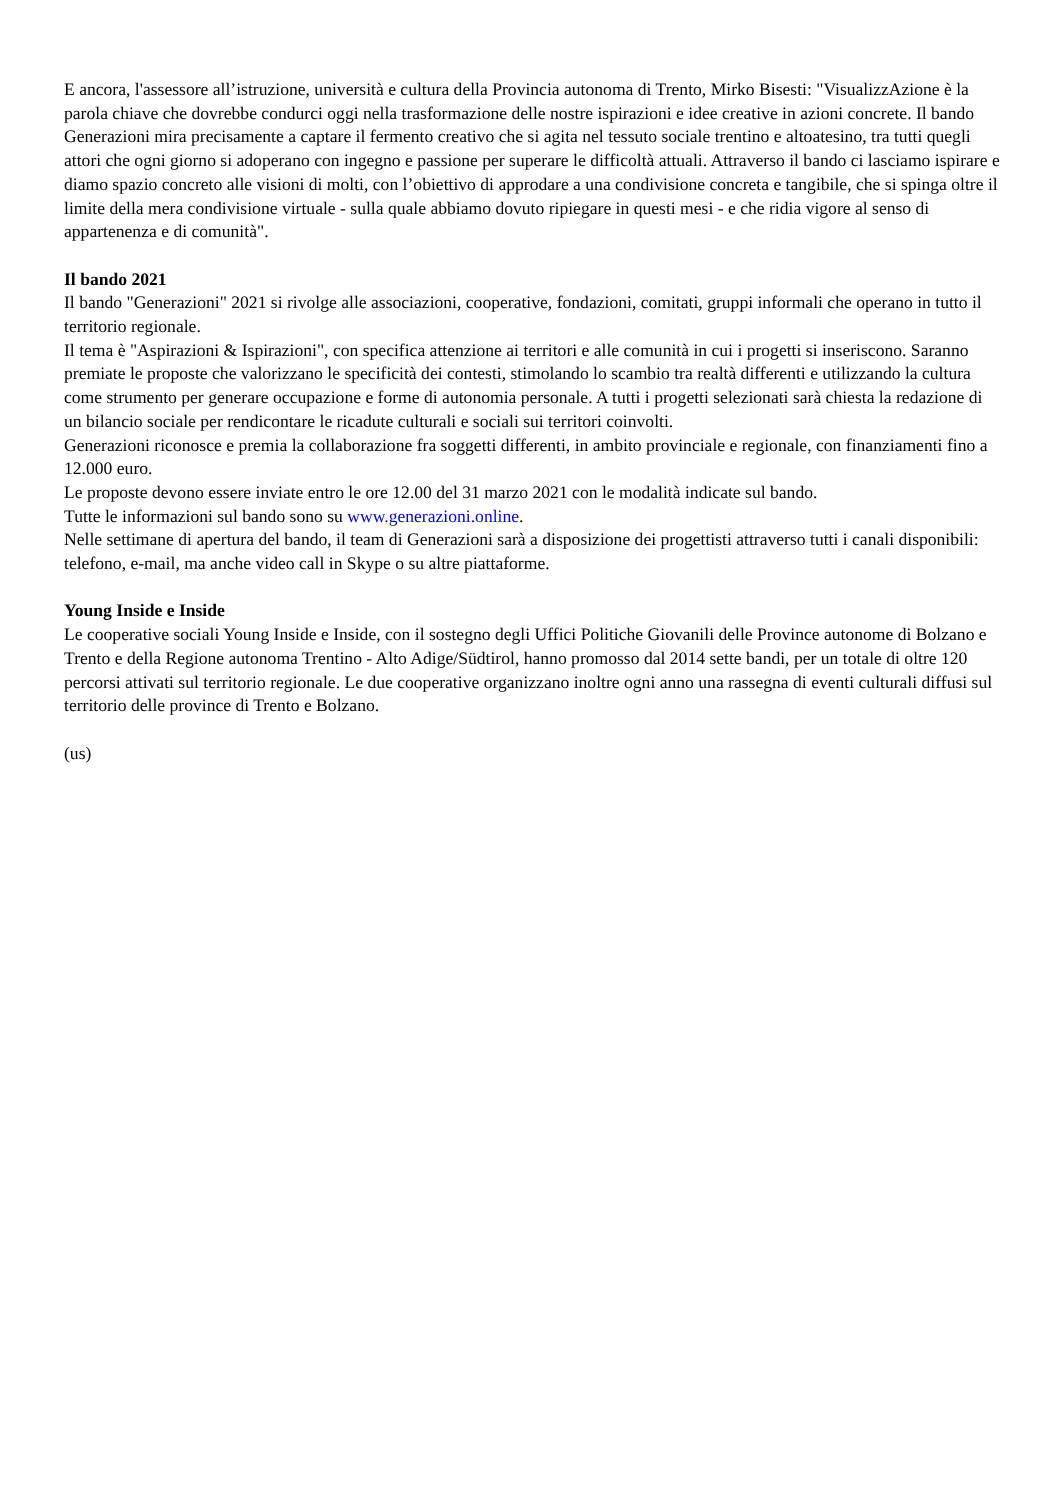E ancora, l'assessore all’istruzione, università e cultura della Provincia autonoma di Trento, Mirko Bisesti: "VisualizzAzione è la parola chiave che dovrebbe condurci oggi nella trasformazione delle nostre ispirazioni e idee creative in azioni concrete. Il bando Generazioni mira precisamente a captare il fermento creativo che si agita nel tessuto sociale trentino e altoatesino, tra tutti quegli attori che ogni giorno si adoperano con ingegno e passione per superare le difficoltà attuali. Attraverso il bando ci lasciamo ispirare e diamo spazio concreto alle visioni di molti, con l’obiettivo di approdare a una condivisione concreta e tangibile, che si spinga oltre il limite della mera condivisione virtuale - sulla quale abbiamo dovuto ripiegare in questi mesi - e che ridia vigore al senso di appartenenza e di comunità".
Il bando 2021
Il bando "Generazioni" 2021 si rivolge alle associazioni, cooperative, fondazioni, comitati, gruppi informali che operano in tutto il territorio regionale.
Il tema è "Aspirazioni & Ispirazioni", con specifica attenzione ai territori e alle comunità in cui i progetti si inseriscono. Saranno premiate le proposte che valorizzano le specificità dei contesti, stimolando lo scambio tra realtà differenti e utilizzando la cultura come strumento per generare occupazione e forme di autonomia personale. A tutti i progetti selezionati sarà chiesta la redazione di un bilancio sociale per rendicontare le ricadute culturali e sociali sui territori coinvolti.
Generazioni riconosce e premia la collaborazione fra soggetti differenti, in ambito provinciale e regionale, con finanziamenti fino a 12.000 euro.
Le proposte devono essere inviate entro le ore 12.00 del 31 marzo 2021 con le modalità indicate sul bando.
Tutte le informazioni sul bando sono su www.generazioni.online.
Nelle settimane di apertura del bando, il team di Generazioni sarà a disposizione dei progettisti attraverso tutti i canali disponibili: telefono, e-mail, ma anche video call in Skype o su altre piattaforme.
Young Inside e Inside
Le cooperative sociali Young Inside e Inside, con il sostegno degli Uffici Politiche Giovanili delle Province autonome di Bolzano e Trento e della Regione autonoma Trentino - Alto Adige/Südtirol, hanno promosso dal 2014 sette bandi, per un totale di oltre 120 percorsi attivati sul territorio regionale. Le due cooperative organizzano inoltre ogni anno una rassegna di eventi culturali diffusi sul territorio delle province di Trento e Bolzano.
(us)